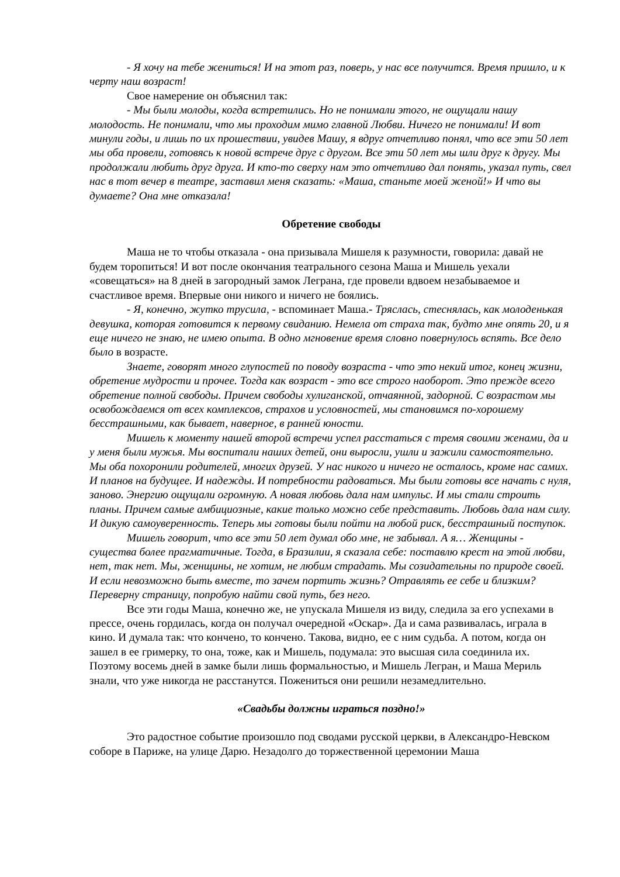- Я хочу на тебе жениться! И на этот раз, поверь, у нас все получится. Время пришло, и к черту наш возраст!
Свое намерение он объяснил так:
- Мы были молоды, когда встретились. Но не понимали этого, не ощущали нашу молодость. Не понимали, что мы проходим мимо главной Любви. Ничего не понимали! И вот минули годы, и лишь по их прошествии, увидев Машу, я вдруг отчетливо понял, что все эти 50 лет мы оба провели, готовясь к новой встрече друг с другом. Все эти 50 лет мы шли друг к другу. Мы продолжали любить друг друга. И кто-то сверху нам это отчетливо дал понять, указал путь, свел нас в тот вечер в театре, заставил меня сказать: «Маша, станьте моей женой!» И что вы думаете? Она мне отказала!
Обретение свободы
Маша не то чтобы отказала - она призывала Мишеля к разумности, говорила: давай не будем торопиться! И вот после окончания театрального сезона Маша и Мишель уехали «совещаться» на 8 дней в загородный замок Леграна, где провели вдвоем незабываемое и счастливое время. Впервые они никого и ничего не боялись.
- Я, конечно, жутко трусила, - вспоминает Маша.- Тряслась, стеснялась, как молоденькая девушка, которая готовится к первому свиданию. Немела от страха так, будто мне опять 20, и я еще ничего не знаю, не имею опыта. В одно мгновение время словно повернулось вспять. Все дело было в возрасте.
Знаете, говорят много глупостей по поводу возраста - что это некий итог, конец жизни, обретение мудрости и прочее. Тогда как возраст - это все строго наоборот. Это прежде всего обретение полной свободы. Причем свободы хулиганской, отчаянной, задорной. С возрастом мы освобождаемся от всех комплексов, страхов и условностей, мы становимся по-хорошему бесстрашными, как бывает, наверное, в ранней юности.
Мишель к моменту нашей второй встречи успел расстаться с тремя своими женами, да и у меня были мужья. Мы воспитали наших детей, они выросли, ушли и зажили самостоятельно. Мы оба похоронили родителей, многих друзей. У нас никого и ничего не осталось, кроме нас самих. И планов на будущее. И надежды. И потребности радоваться. Мы были готовы все начать с нуля, заново. Энергию ощущали огромную. А новая любовь дала нам импульс. И мы стали строить планы. Причем самые амбициозные, какие только можно себе представить. Любовь дала нам силу. И дикую самоуверенность. Теперь мы готовы были пойти на любой риск, бесстрашный поступок.
Мишель говорит, что все эти 50 лет думал обо мне, не забывал. А я… Женщины - существа более прагматичные. Тогда, в Бразилии, я сказала себе: поставлю крест на этой любви, нет, так нет. Мы, женщины, не хотим, не любим страдать. Мы созидательны по природе своей. И если невозможно быть вместе, то зачем портить жизнь? Отравлять ее себе и близким? Переверну страницу, попробую найти свой путь, без него.
Все эти годы Маша, конечно же, не упускала Мишеля из виду, следила за его успехами в прессе, очень гордилась, когда он получал очередной «Оскар». Да и сама развивалась, играла в кино. И думала так: что кончено, то кончено. Такова, видно, ее с ним судьба. А потом, когда он зашел в ее гримерку, то она, тоже, как и Мишель, подумала: это высшая сила соединила их. Поэтому восемь дней в замке были лишь формальностью, и Мишель Легран, и Маша Мериль знали, что уже никогда не расстанутся. Пожениться они решили незамедлительно.
«Свадьбы должны играться поздно!»
Это радостное событие произошло под сводами русской церкви, в Александро-Невском соборе в Париже, на улице Дарю. Незадолго до торжественной церемонии Маша